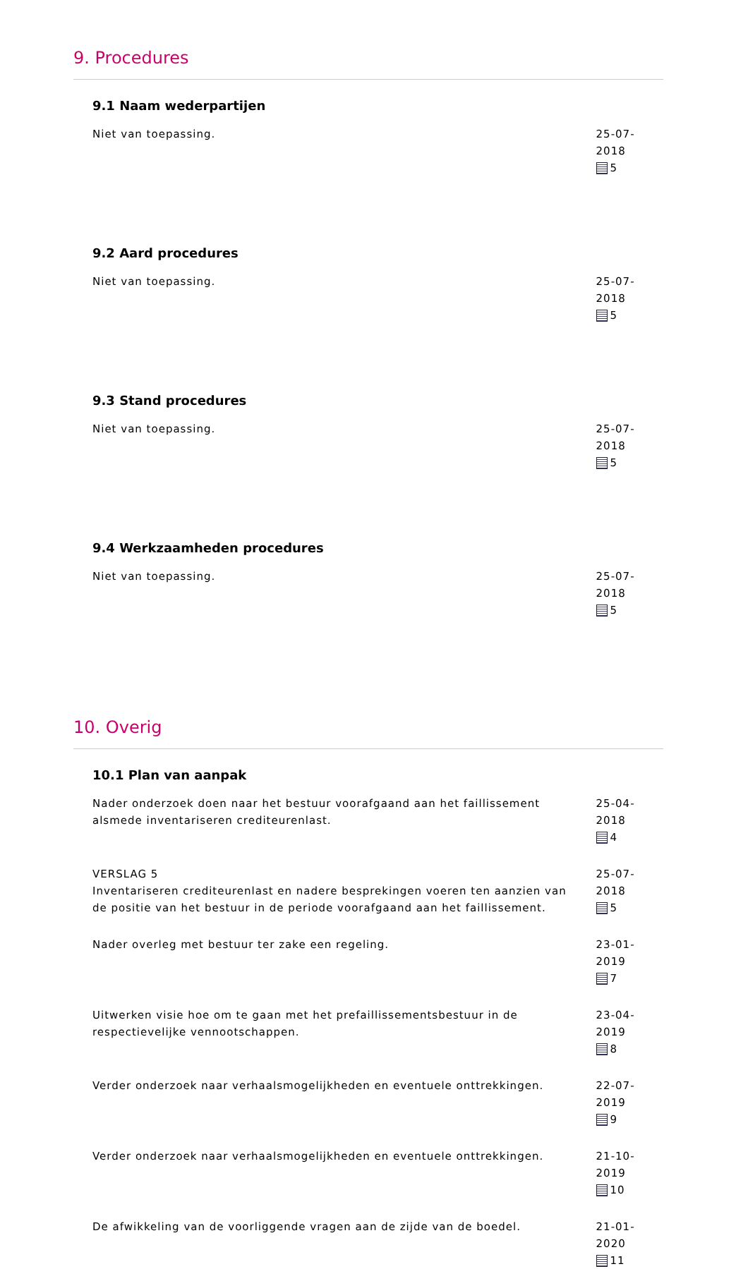9. Procedures
9.1 Naam wederpartijen
Niet van toepassing. 25-07-2018
5
9.2 Aard procedures
Niet van toepassing. 25-07-2018
5
9.3 Stand procedures
Niet van toepassing. 25-07-2018
5
9.4 Werkzaamheden procedures
Niet van toepassing. 25-07-2018
5
10. Overig
10.1 Plan van aanpak
Nader onderzoek doen naar het bestuur voorafgaand aan het faillissement alsmede inventariseren crediteurenlast.
25-04-2018
4
VERSLAG 5
Inventariseren crediteurenlast en nadere besprekingen voeren ten aanzien van de positie van het bestuur in de periode voorafgaand aan het faillissement.
25-07-2018
5
Nader overleg met bestuur ter zake een regeling. 23-01-2019
7
Uitwerken visie hoe om te gaan met het prefaillissementsbestuur in de respectievelijke vennootschappen.
23-04-2019
8
Verder onderzoek naar verhaalsmogelijkheden en eventuele onttrekkingen.
22-07-2019
9
Verder onderzoek naar verhaalsmogelijkheden en eventuele onttrekkingen.
21-10-2019
10
De afwikkeling van de voorliggende vragen aan de zijde van de boedel. 21-01-2020
11